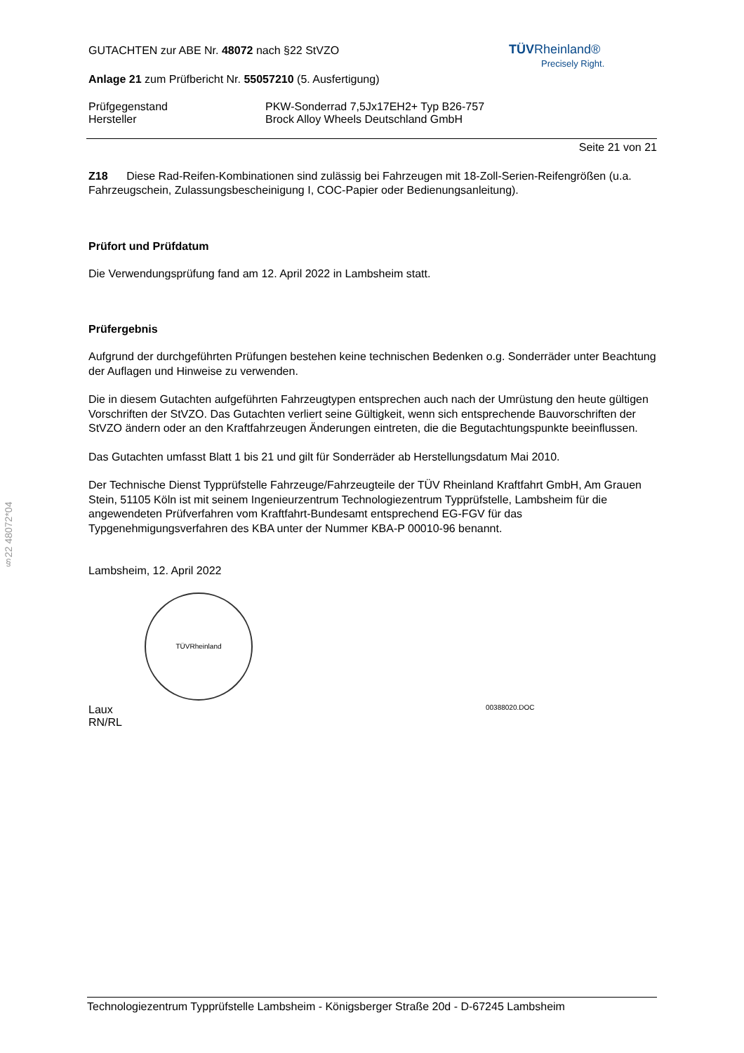TÜV Rheinland®
Precisely Right.
§22 48072*04
GUTACHTEN zur ABE Nr. 48072 nach §22 StVZO
Anlage 21 zum Prüfbericht Nr. 55057210 (5. Ausfertigung)
Prüfgegenstand PKW-Sonderrad 7,5Jx17EH2+ Typ B26-757
Hersteller Brock Alloy Wheels Deutschland GmbH
Seite 21 von 21
Z18 Diese Rad-Reifen-Kombinationen sind zulässig bei Fahrzeugen mit 18-Zoll-Serien-Reifengrößen (u.a. Fahrzeugschein, Zulassungsbescheinigung I, COC-Papier oder Bedienungsanleitung).
Prüfort und Prüfdatum
Die Verwendungsprüfung fand am 12. April 2022 in Lambsheim statt.
Prüfergebnis
Aufgrund der durchgeführten Prüfungen bestehen keine technischen Bedenken o.g. Sonderräder unter Beachtung der Auflagen und Hinweise zu verwenden.
Die in diesem Gutachten aufgeführten Fahrzeugtypen entsprechen auch nach der Umrüstung den heute gültigen Vorschriften der StVZO. Das Gutachten verliert seine Gültigkeit, wenn sich entsprechende Bauvorschriften der StVZO ändern oder an den Kraftfahrzeugen Änderungen eintreten, die die Begutachtungspunkte beeinflussen.
Das Gutachten umfasst Blatt 1 bis 21 und gilt für Sonderräder ab Herstellungsdatum Mai 2010.
Der Technische Dienst Typprüfstelle Fahrzeuge/Fahrzeugteile der TÜV Rheinland Kraftfahrt GmbH, Am Grauen Stein, 51105 Köln ist mit seinem Ingenieurzentrum Technologiezentrum Typprüfstelle, Lambsheim für die angewendeten Prüfverfahren vom Kraftfahrt-Bundesamt entsprechend EG-FGV für das Typgenehmigungsverfahren des KBA unter der Nummer KBA-P 00010-96 benannt.
Lambsheim, 12. April 2022
TÜVRheinland
Laux 00388020.DOC
RN/RL
Technologiezentrum Typprüfstelle Lambsheim - Königsberger Straße 20d - D-67245 Lambsheim